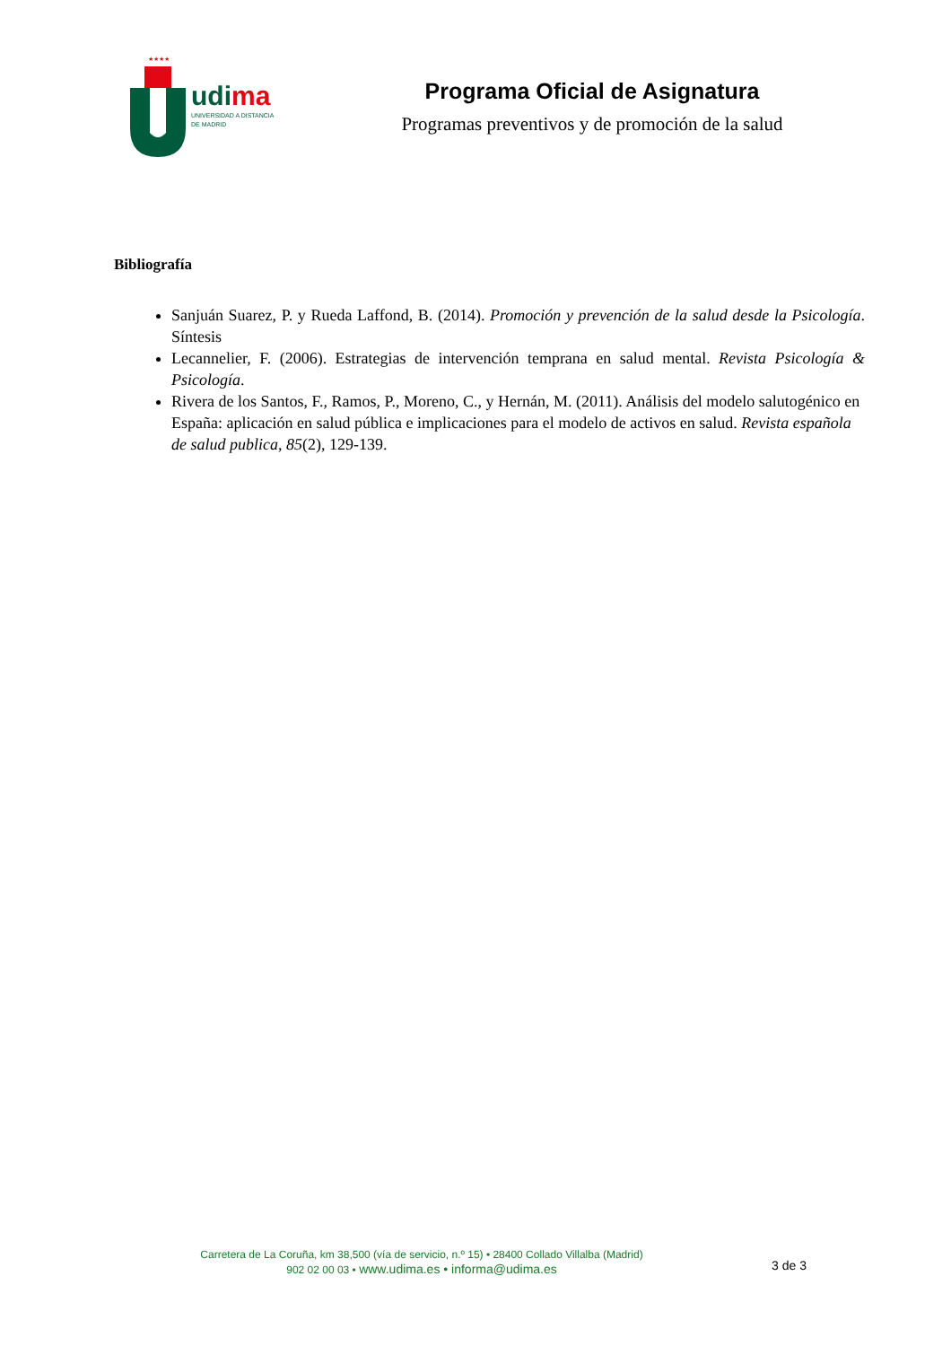★★★★
udima
UNIVERSIDAD A DISTANCIA
DE MADRID
Programa Oficial de Asignatura
Programas preventivos y de promoción de la salud
Bibliografía
Sanjuán Suarez, P. y Rueda Laffond, B. (2014). Promoción y prevención de la salud desde la Psicología. Síntesis
Lecannelier, F. (2006). Estrategias de intervención temprana en salud mental. Revista Psicología & Psicología.
Rivera de los Santos, F., Ramos, P., Moreno, C., y Hernán, M. (2011). Análisis del modelo salutogénico en España: aplicación en salud pública e implicaciones para el modelo de activos en salud. Revista española de salud publica, 85(2), 129-139.
Carretera de La Coruña, km 38,500 (vía de servicio, n.º 15) • 28400 Collado Villalba (Madrid)
902 02 00 03 • www.udima.es • informa@udima.es
3 de 3